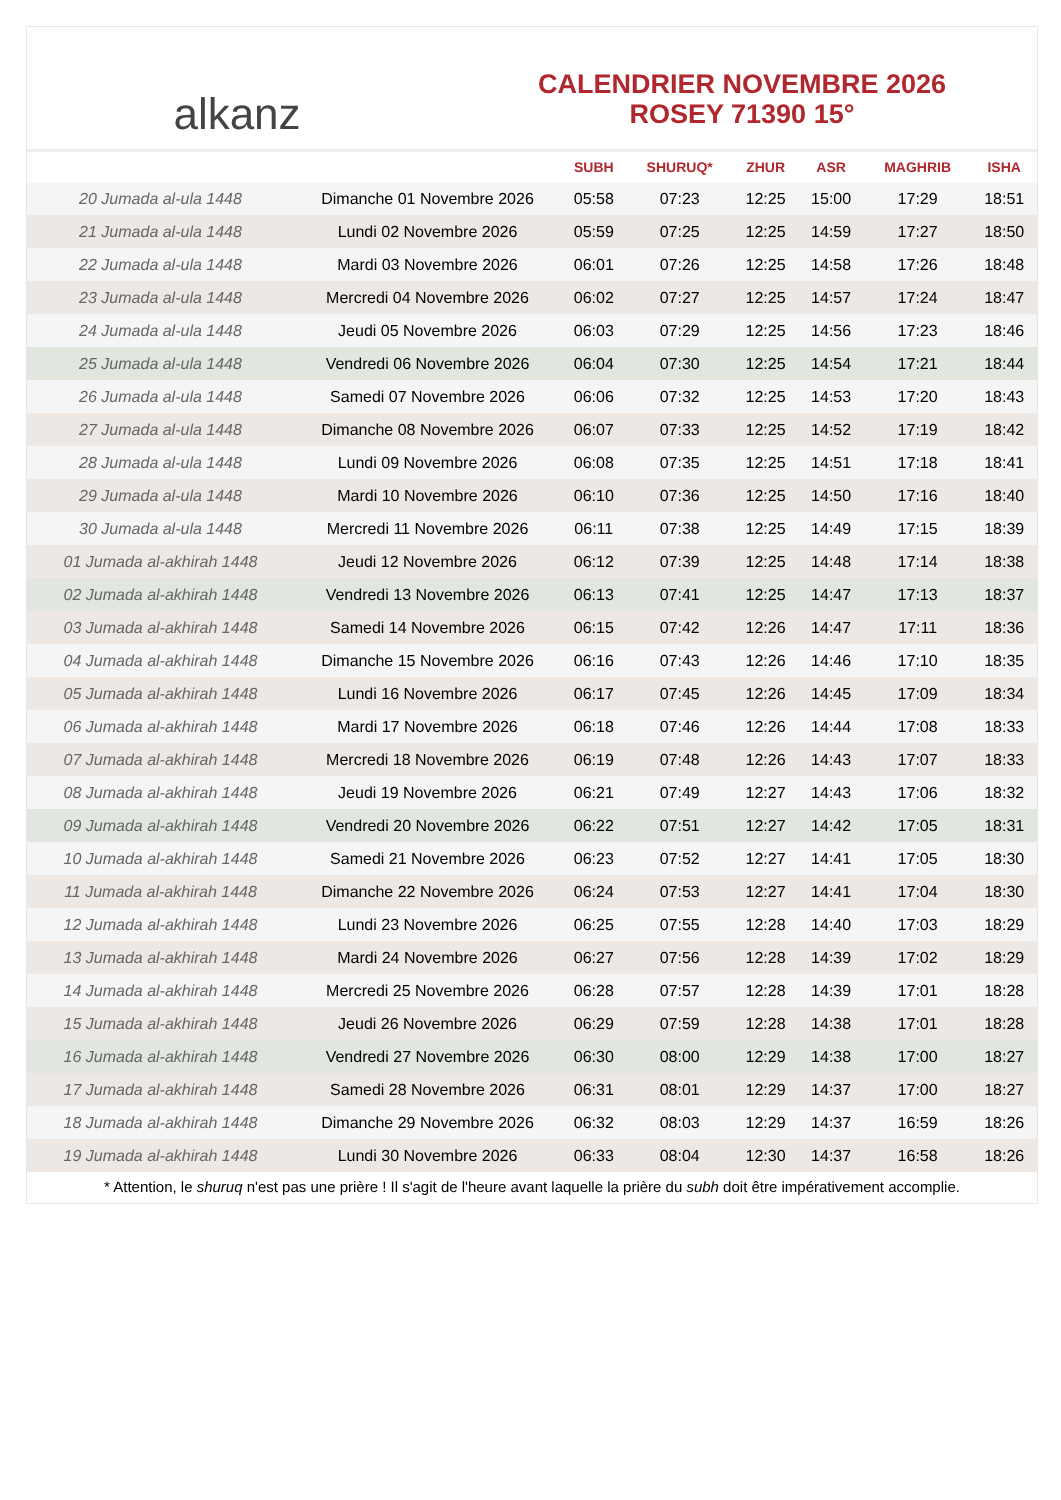alkanz
CALENDRIER NOVEMBRE 2026
ROSEY 71390 15°
| | | SUBH | SHURUQ* | ZHUR | ASR | MAGHRIB | ISHA |
| --- | --- | --- | --- | --- | --- | --- | --- |
| 20 Jumada al-ula 1448 | Dimanche 01 Novembre 2026 | 05:58 | 07:23 | 12:25 | 15:00 | 17:29 | 18:51 |
| 21 Jumada al-ula 1448 | Lundi 02 Novembre 2026 | 05:59 | 07:25 | 12:25 | 14:59 | 17:27 | 18:50 |
| 22 Jumada al-ula 1448 | Mardi 03 Novembre 2026 | 06:01 | 07:26 | 12:25 | 14:58 | 17:26 | 18:48 |
| 23 Jumada al-ula 1448 | Mercredi 04 Novembre 2026 | 06:02 | 07:27 | 12:25 | 14:57 | 17:24 | 18:47 |
| 24 Jumada al-ula 1448 | Jeudi 05 Novembre 2026 | 06:03 | 07:29 | 12:25 | 14:56 | 17:23 | 18:46 |
| 25 Jumada al-ula 1448 | Vendredi 06 Novembre 2026 | 06:04 | 07:30 | 12:25 | 14:54 | 17:21 | 18:44 |
| 26 Jumada al-ula 1448 | Samedi 07 Novembre 2026 | 06:06 | 07:32 | 12:25 | 14:53 | 17:20 | 18:43 |
| 27 Jumada al-ula 1448 | Dimanche 08 Novembre 2026 | 06:07 | 07:33 | 12:25 | 14:52 | 17:19 | 18:42 |
| 28 Jumada al-ula 1448 | Lundi 09 Novembre 2026 | 06:08 | 07:35 | 12:25 | 14:51 | 17:18 | 18:41 |
| 29 Jumada al-ula 1448 | Mardi 10 Novembre 2026 | 06:10 | 07:36 | 12:25 | 14:50 | 17:16 | 18:40 |
| 30 Jumada al-ula 1448 | Mercredi 11 Novembre 2026 | 06:11 | 07:38 | 12:25 | 14:49 | 17:15 | 18:39 |
| 01 Jumada al-akhirah 1448 | Jeudi 12 Novembre 2026 | 06:12 | 07:39 | 12:25 | 14:48 | 17:14 | 18:38 |
| 02 Jumada al-akhirah 1448 | Vendredi 13 Novembre 2026 | 06:13 | 07:41 | 12:25 | 14:47 | 17:13 | 18:37 |
| 03 Jumada al-akhirah 1448 | Samedi 14 Novembre 2026 | 06:15 | 07:42 | 12:26 | 14:47 | 17:11 | 18:36 |
| 04 Jumada al-akhirah 1448 | Dimanche 15 Novembre 2026 | 06:16 | 07:43 | 12:26 | 14:46 | 17:10 | 18:35 |
| 05 Jumada al-akhirah 1448 | Lundi 16 Novembre 2026 | 06:17 | 07:45 | 12:26 | 14:45 | 17:09 | 18:34 |
| 06 Jumada al-akhirah 1448 | Mardi 17 Novembre 2026 | 06:18 | 07:46 | 12:26 | 14:44 | 17:08 | 18:33 |
| 07 Jumada al-akhirah 1448 | Mercredi 18 Novembre 2026 | 06:19 | 07:48 | 12:26 | 14:43 | 17:07 | 18:33 |
| 08 Jumada al-akhirah 1448 | Jeudi 19 Novembre 2026 | 06:21 | 07:49 | 12:27 | 14:43 | 17:06 | 18:32 |
| 09 Jumada al-akhirah 1448 | Vendredi 20 Novembre 2026 | 06:22 | 07:51 | 12:27 | 14:42 | 17:05 | 18:31 |
| 10 Jumada al-akhirah 1448 | Samedi 21 Novembre 2026 | 06:23 | 07:52 | 12:27 | 14:41 | 17:05 | 18:30 |
| 11 Jumada al-akhirah 1448 | Dimanche 22 Novembre 2026 | 06:24 | 07:53 | 12:27 | 14:41 | 17:04 | 18:30 |
| 12 Jumada al-akhirah 1448 | Lundi 23 Novembre 2026 | 06:25 | 07:55 | 12:28 | 14:40 | 17:03 | 18:29 |
| 13 Jumada al-akhirah 1448 | Mardi 24 Novembre 2026 | 06:27 | 07:56 | 12:28 | 14:39 | 17:02 | 18:29 |
| 14 Jumada al-akhirah 1448 | Mercredi 25 Novembre 2026 | 06:28 | 07:57 | 12:28 | 14:39 | 17:01 | 18:28 |
| 15 Jumada al-akhirah 1448 | Jeudi 26 Novembre 2026 | 06:29 | 07:59 | 12:28 | 14:38 | 17:01 | 18:28 |
| 16 Jumada al-akhirah 1448 | Vendredi 27 Novembre 2026 | 06:30 | 08:00 | 12:29 | 14:38 | 17:00 | 18:27 |
| 17 Jumada al-akhirah 1448 | Samedi 28 Novembre 2026 | 06:31 | 08:01 | 12:29 | 14:37 | 17:00 | 18:27 |
| 18 Jumada al-akhirah 1448 | Dimanche 29 Novembre 2026 | 06:32 | 08:03 | 12:29 | 14:37 | 16:59 | 18:26 |
| 19 Jumada al-akhirah 1448 | Lundi 30 Novembre 2026 | 06:33 | 08:04 | 12:30 | 14:37 | 16:58 | 18:26 |
* Attention, le shuruq n'est pas une prière ! Il s'agit de l'heure avant laquelle la prière du subh doit être impérativement accomplie.